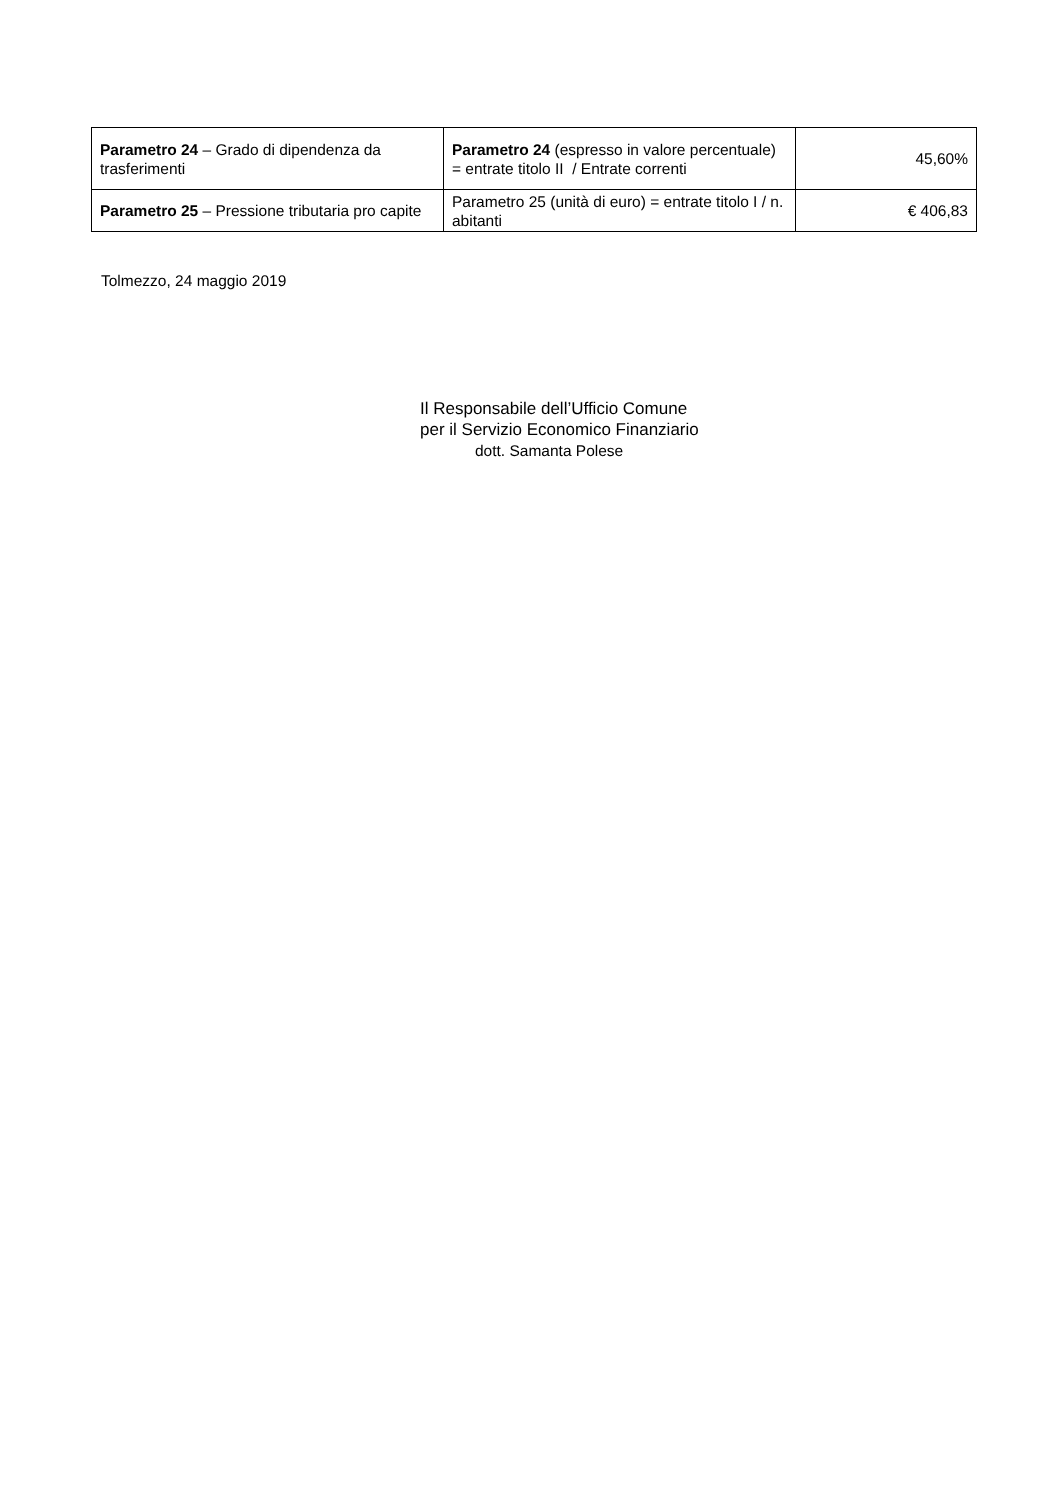| Parametro 24 – Grado di dipendenza da trasferimenti | Parametro 24 (espresso in valore percentuale) = entrate titolo II / Entrate correnti | 45,60% |
| Parametro 25 – Pressione tributaria pro capite | Parametro 25 (unità di euro) = entrate titolo I / n. abitanti | € 406,83 |
Tolmezzo, 24 maggio 2019
Il Responsabile dell’Ufficio Comune
per il Servizio Economico Finanziario
dott. Samanta Polese